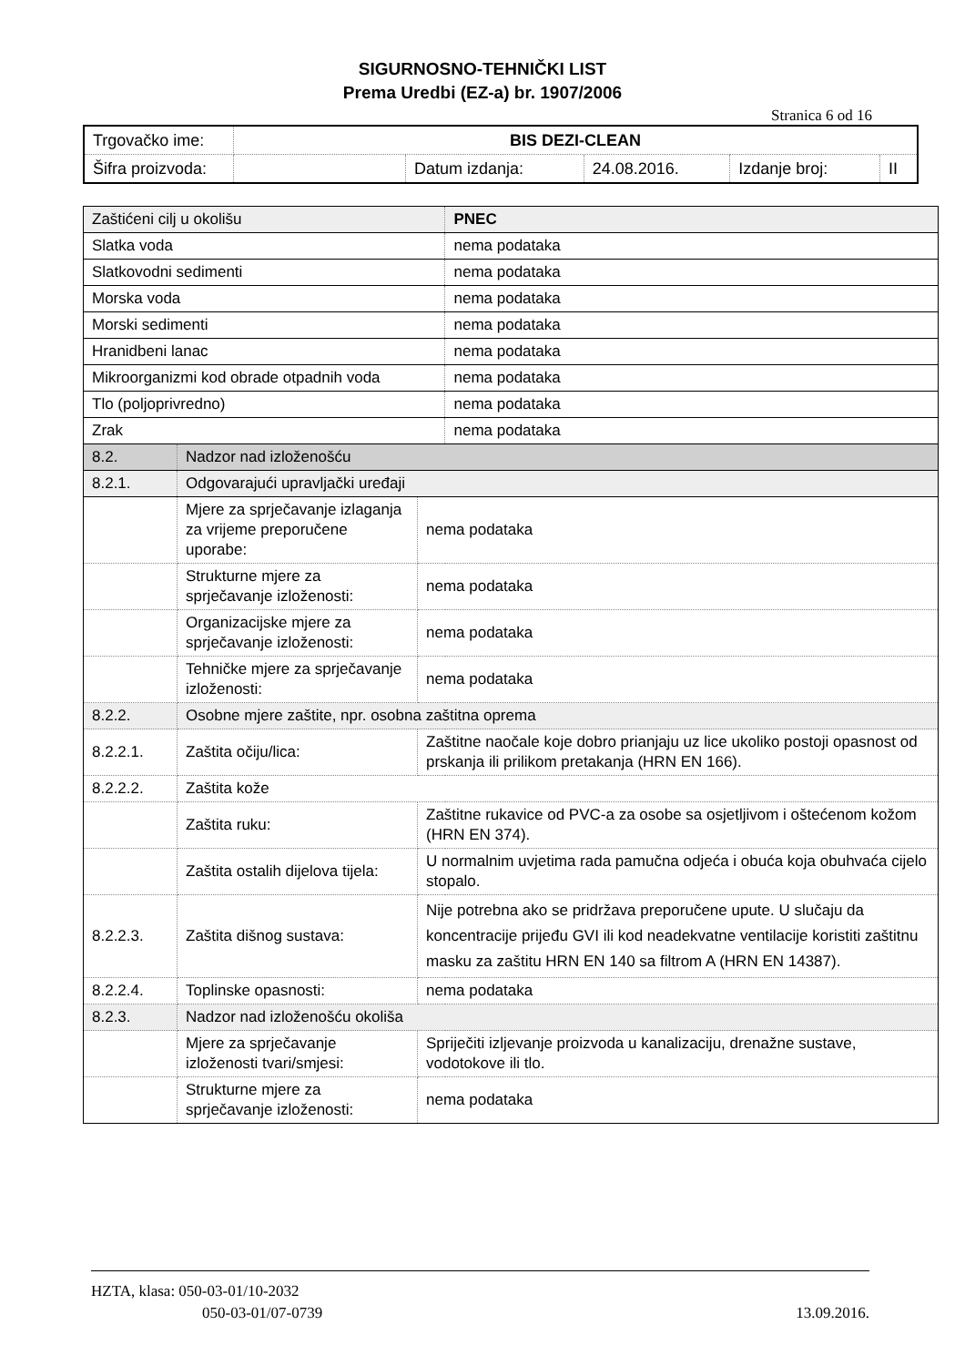SIGURNOSNO-TEHNIČKI LIST
Prema Uredbi (EZ-a) br. 1907/2006
Stranica 6 od 16
| Trgovačko ime: | BIS DEZI-CLEAN | | | | |
| Šifra proizvoda: | | Datum izdanja: | 24.08.2016. | Izdanje broj: | II |
| Zaštićeni cilj u okolišu | | | PNEC |
| Slatka voda | | | nema podataka |
| Slatkovodni sedimenti | | | nema podataka |
| Morska voda | | | nema podataka |
| Morski sedimenti | | | nema podataka |
| Hranidbeni lanac | | | nema podataka |
| Mikroorganizmi kod obrade otpadnih voda | | | nema podataka |
| Tlo (poljoprivredno) | | | nema podataka |
| Zrak | | | nema podataka |
| 8.2. | Nadzor nad izloženošću | | |
| 8.2.1. | Odgovarajući upravljački uređaji | | |
| | Mjere za sprječavanje izlaganja za vrijeme preporučene uporabe: | nema podataka | |
| | Strukturne mjere za sprječavanje izloženosti: | nema podataka | |
| | Organizacijske mjere za sprječavanje izloženosti: | nema podataka | |
| | Tehničke mjere za sprječavanje izloženosti: | nema podataka | |
| 8.2.2. | Osobne mjere zaštite, npr. osobna zaštitna oprema | | |
| 8.2.2.1. | Zaštita očiju/lica: | Zaštitne naočale koje dobro prianjaju uz lice ukoliko postoji opasnost od prskanja ili prilikom pretakanja (HRN EN 166). | |
| 8.2.2.2. | Zaštita kože | | |
| | Zaštita ruku: | Zaštitne rukavice od PVC-a za osobe sa osjetljivom i oštećenom kožom (HRN EN 374). | |
| | Zaštita ostalih dijelova tijela: | U normalnim uvjetima rada pamučna odjeća i obuća koja obuhvaća cijelo stopalo. | |
| 8.2.2.3. | Zaštita dišnog sustava: | Nije potrebna ako se pridržava preporučene upute. U slučaju da koncentracije prijeđu GVI ili kod neadekvatne ventilacije koristiti zaštitnu masku za zaštitu HRN EN 140 sa filtrom A (HRN EN 14387). | |
| 8.2.2.4. | Toplinske opasnosti: | nema podataka | |
| 8.2.3. | Nadzor nad izloženošću okoliša | | |
| | Mjere za sprječavanje izloženosti tvari/smjesi: | Spriječiti izljevanje proizvoda u kanalizaciju, drenažne sustave, vodotokove ili tlo. | |
| | Strukturne mjere za sprječavanje izloženosti: | nema podataka | |
HZTA, klasa: 050-03-01/10-2032
050-03-01/07-0739 13.09.2016.